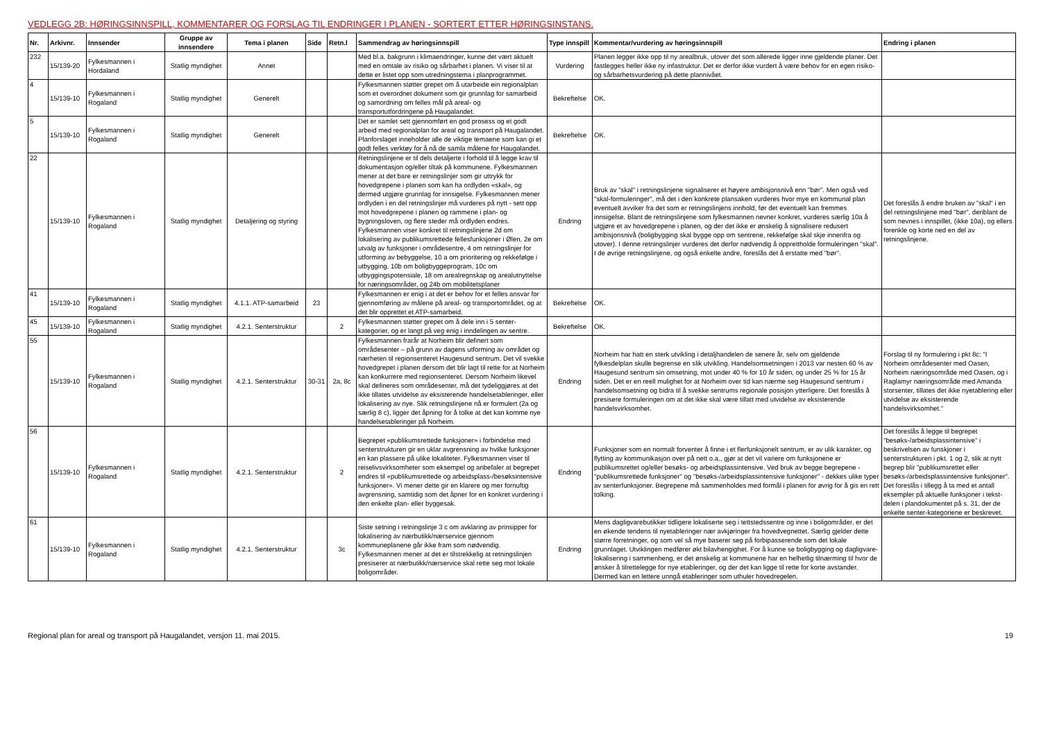VEDLEGG 2B: HØRINGSINNSPILL, KOMMENTARER OG FORSLAG TIL ENDRINGER I PLANEN - SORTERT ETTER HØRINGSINSTANS.
| Nr. | Arkivnr. | Innsender | Gruppe av innsendere | Tema i planen | Side | Retn.l | Sammendrag av høringsinnspill | Type innspill | Kommentar/vurdering av høringsinnspill | Endring i planen |
| --- | --- | --- | --- | --- | --- | --- | --- | --- | --- | --- |
| 232 | 15/139-20 | Fylkesmannen i Hordaland | Statlig myndighet | Annet | | | Med bl.a. bakgrunn i klimaendringer, kunne det vært aktuelt med en omtale av risiko og sårbarhet i planen. Vi viser til at dette er listet opp som utredningstema i planprogrammet. | Vurdering | Planen legger ikke opp til ny arealbruk, utover det som allerede ligger inne gjeldende planer. Det fastlegges heller ikke ny infastruktur. Det er derfor ikke vurdert å være behov for en egen risiko- og sårbarhetsvurdering på dette plannivået. | |
| 4 | 15/139-10 | Fylkesmannen i Rogaland | Statlig myndighet | Generelt | | | Fylkesmannen støtter grepet om å utarbeide ein regionalplan som et overordnet dokument som gir grunnlag for samarbeid og samordning om felles mål på areal- og transportutfordringene på Haugalandet. | Bekreftelse | OK. | |
| 5 | 15/139-10 | Fylkesmannen i Rogaland | Statlig myndighet | Generelt | | | Det er samlet sett gjennomført en god prosess og et godt arbeid med regionalplan for areal og transport på Haugalandet. Planforslaget inneholder alle de viktige temaene som kan gi et godt felles verktøy for å nå de samla målene for Haugalandet. | Bekreftelse | OK. | |
| 22 | 15/139-10 | Fylkesmannen i Rogaland | Statlig myndighet | Detaljering og styring | | | Retningslinjene er til dels detaljerte i forhold til å legge krav til dokumentasjon og/eller tiltak på kommunene. Fylkesmannen mener at det bare er retningslinjer som gir uttrykk for hovedgrepene i planen som kan ha ordlyden «skal», og dermed utgjøre grunnlag for innsigelse. Fylkesmannen mener ordlyden i en del retningslinjer må vurderes på nytt - sett opp mot hovedgrepene i planen og rammene i plan- og bygningsloven, og flere steder må ordlyden endres. Fylkesmannen viser konkret til retningslinjene 2d om lokalisering av publikumsrettede fellesfunksjoner i Ølen, 2e om utvalg av funksjoner i områdesentre, 4 om retningslinjer for utforming av bebyggelse, 10 a om prioritering og rekkefølge i utbygging, 10b om boligbyggeprogram, 10c om utbyggingspotensiale, 18 om arealregnskap og arealutnyttelse for næringsområder, og 24b om mobilitetsplaner | Endring | Bruk av "skal" i retningslinjene signaliserer et høyere ambisjonsnivå enn "bør". Men også ved "skal-formuleringer", må det i den konkrete plansaken vurderes hvor mye en kommunal plan eventuelt avviker fra det som er retningslinjens innhold, før det eventuelt kan fremmes innsigelse. Blant de retningslinjene som fylkesmannen nevner konkret, vurderes særlig 10a å utgjøre et av hovedgrepene i planen, og der det ikke er ønskelig å signalisere redusert ambisjonsnivå (boligbygging skal bygge opp om sentrene, rekkefølge skal skje innenfra og utover). I denne retningslinjer vurderes det derfor nødvendig å opprettholde formuleringen "skal". I de øvrige retningslinjene, og også enkelte andre, foreslås det å erstatte med "bør". | Det foreslås å endre bruken av "skal" i en del retningslinjene med "bør", deriblant de som nevnes i innspillet, (ikke 10a), og ellers forenkle og korte ned en del av retningslinjene. |
| 41 | 15/139-10 | Fylkesmannen i Rogaland | Statlig myndighet | 4.1.1. ATP-samarbeid | 23 | | Fylkesmannen er enig i at det er behov for et felles ansvar for gjennomføring av målene på areal- og transportområdet, og at det blir opprettet et ATP-samarbeid. | Bekreftelse | OK. | |
| 45 | 15/139-10 | Fylkesmannen i Rogaland | Statlig myndighet | 4.2.1. Senterstruktur | | 2 | Fylkesmannen støtter grepet om å dele inn i 5 senter-kategorier, og er langt på veg enig i inndelingen av sentre. | Bekreftelse | OK. | |
| 55 | 15/139-10 | Fylkesmannen i Rogaland | Statlig myndighet | 4.2.1. Senterstruktur | 30-31 | 2a, 8c | Fylkesmannen frarår at Norheim blir definert som områdesenter – på grunn av dagens utforming av området og nærheten til regionsenteret Haugesund sentrum. Det vil svekke hovedgrepet i planen dersom det blir lagt til rette for at Norheim kan konkurrere med regionsenteret. Dersom Norheim likevel skal defineres som områdesenter, må det tydeliggjøres at det ikke tillates utvidelse av eksisterende handelsetableringer, eller lokalisering av nye. Slik retningslinjene nå er formulert (2a og særlig 8 c), ligger det åpning for å tolke at det kan komme nye handelsetableringer på Norheim. | Endring | Norheim har hatt en sterk utvikling i detaljhandelen de senere år, selv om gjeldende fylkesdelplan skulle begrense en slik utvikling. Handelsomsetningen i 2013 var nesten 60 % av Haugesund sentrum sin omsetning, mot under 40 % for 10 år siden, og under 25 % for 15 år siden. Det er en reell mulighet for at Norheim over tid kan nærme seg Haugesund sentrum i handelsomsetning og bidra til å svekke sentrums regionale posisjon ytterligere. Det foreslås å presisere formuleringen om at det ikke skal være tillatt med utvidelse av eksisterende handelsvirksomhet. | Forslag til ny formulering i pkt 8c: "I Norheim områdesenter med Oasen, Norheim næringsområde med Oasen, og i Raglamyr næringsområde med Amanda storsenter, tillates det ikke nyetablering eller utvidelse av eksisterende handelsvirksomhet." |
| 56 | 15/139-10 | Fylkesmannen i Rogaland | Statlig myndighet | 4.2.1. Senterstruktur | | 2 | Begrepet «publikumsrettede funksjoner» i forbindelse med senterstrukturen gir en uklar avgrensning av hvilke funksjoner en kan plassere på ulike lokaliteter. Fylkesmannen viser til reiselivsvirksomheter som eksempel og anbefaler at begrepet endres til «publikumsrettede og arbeidsplass-/besøksintensive funksjoner». Vi mener dette gir en klarere og mer fornuftig avgrensning, samtidig som det åpner for en konkret vurdering i den enkelte plan- eller byggesak. | Endring | Funksjoner som en normalt forventer å finne i et flerfunksjonelt sentrum, er av ulik karakter, og flytting av kommunikasjon over på nett o.a., gjør at det vil variere om funksjonene er publikumsrettet og/eller besøks- og arbeidsplassintensive. Ved bruk av begge begrepene - "publikumsrettede funksjoner" og "besøks-/arbeidsplassintensive funksjoner" - dekkes ulike typer av senterfunksjoner. Begrepene må sammenholdes med formål i planen for øvrig for å gis en rett tolking. | Det foreslås å legge til begrepet "besøks-/arbeidsplassintensive" i beskrivelsen av funskjoner i senterstrukturen i pkt. 1 og 2, slik at nytt begrep blir "publikumsrettet eller besøks-/arbeidsplassintensive funksjoner". Det foreslås i tillegg å ta med et antall eksempler på aktuelle funksjoner i tekst-delen i plandokumentet på s. 31, der de enkelte senter-kategoriene er beskrevet. |
| 61 | 15/139-10 | Fylkesmannen i Rogaland | Statlig myndighet | 4.2.1. Senterstruktur | | 3c | Siste setning i retningslinje 3 c om avklaring av prinsipper for lokalisering av nærbutikk/nærservice gjennom kommuneplanene går ikke fram som nødvendig. Fylkesmannen mener at det er tilstrekkelig at retningslinjen presiserer at nærbutikk/nærservice skal rette seg mot lokale boligområder. | Endring | Mens dagligvarebutikker tidligere lokaliserte seg i tettstedssentre og inne i boligområder, er det en økende tendens til nyetableringer nær avkjøringer fra hovedvegnettet. Særlig gjelder dette større forretninger, og som vel så mye baserer seg på forbipasserende som det lokale grunnlaget. Utviklingen medfører økt bilavhengighet. For å kunne se boligbygging og dagligvare-lokalisering i sammenheng, er det ønskelig at kommunene har en helhetlig tilnærming til hvor de ønsker å tilrettelegge for nye etableringer, og der det kan ligge til rette for korte avstander. Dermed kan en lettere unngå etableringer som uthuler hovedregelen. | |
Regional plan for areal og transport på Haugalandet, versjon 11. mai 2015. 19